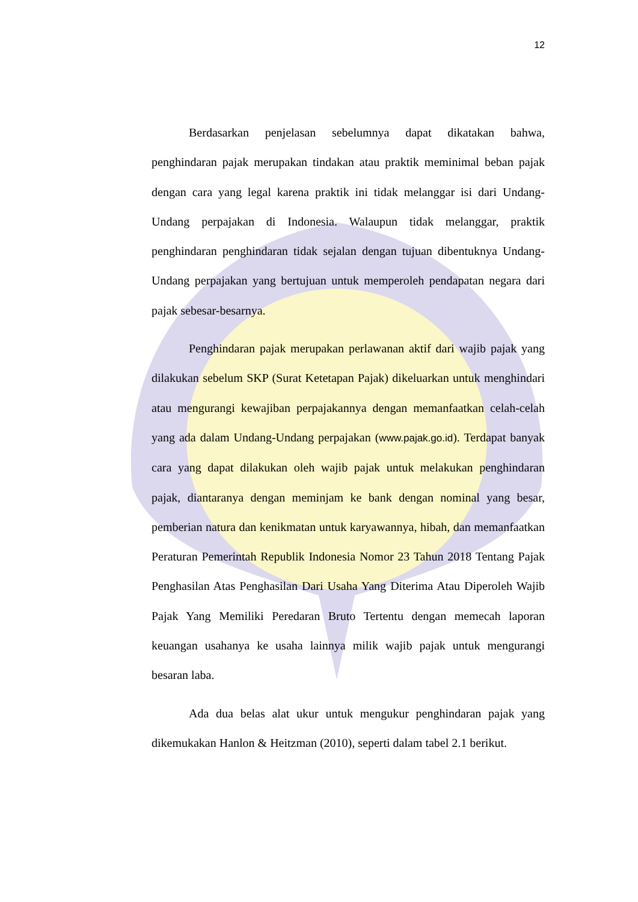12
Berdasarkan penjelasan sebelumnya dapat dikatakan bahwa, penghindaran pajak merupakan tindakan atau praktik meminimal beban pajak dengan cara yang legal karena praktik ini tidak melanggar isi dari Undang-Undang perpajakan di Indonesia. Walaupun tidak melanggar, praktik penghindaran penghindaran tidak sejalan dengan tujuan dibentuknya Undang-Undang perpajakan yang bertujuan untuk memperoleh pendapatan negara dari pajak sebesar-besarnya.
Penghindaran pajak merupakan perlawanan aktif dari wajib pajak yang dilakukan sebelum SKP (Surat Ketetapan Pajak) dikeluarkan untuk menghindari atau mengurangi kewajiban perpajakannya dengan memanfaatkan celah-celah yang ada dalam Undang-Undang perpajakan (www.pajak.go.id). Terdapat banyak cara yang dapat dilakukan oleh wajib pajak untuk melakukan penghindaran pajak, diantaranya dengan meminjam ke bank dengan nominal yang besar, pemberian natura dan kenikmatan untuk karyawannya, hibah, dan memanfaatkan Peraturan Pemerintah Republik Indonesia Nomor 23 Tahun 2018 Tentang Pajak Penghasilan Atas Penghasilan Dari Usaha Yang Diterima Atau Diperoleh Wajib Pajak Yang Memiliki Peredaran Bruto Tertentu dengan memecah laporan keuangan usahanya ke usaha lainnya milik wajib pajak untuk mengurangi besaran laba.
Ada dua belas alat ukur untuk mengukur penghindaran pajak yang dikemukakan Hanlon & Heitzman (2010), seperti dalam tabel 2.1 berikut.